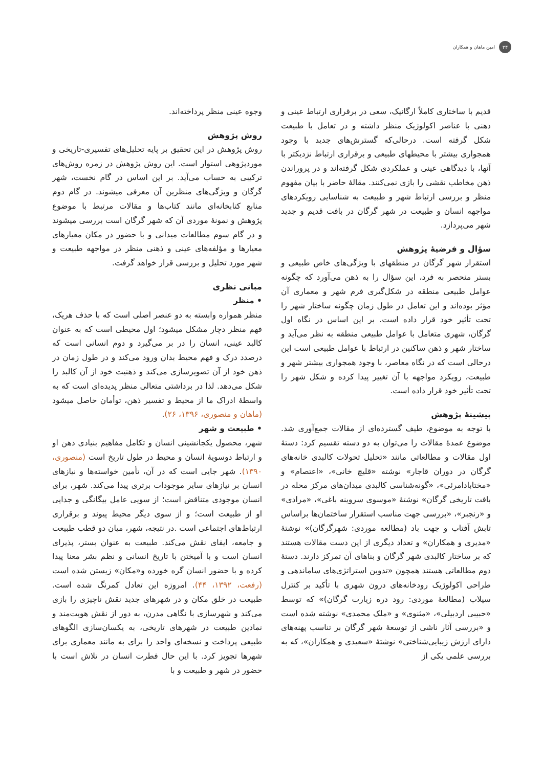۳۴ امین ماهان و همکاران
قدیم با ساختاری کاملاً ارگانیک، سعی در برقراری ارتباط عینی و ذهنی با عناصر اکولوژیک منظر داشته و در تعامل با طبیعت شکل گرفته است. درحالی‌که گسترش‌های جدید با وجود همجواری بیشتر با محیطهای طبیعی و برقراری ارتباط نزدیکتر با آنها، با دیدگاهی عینی و عملکردی شکل گرفته‌اند و در پروراندن ذهن مخاطب نقشی را بازی نمی‌کنند. مقالۀ حاضر با بیان مفهوم منظر و بررسی ارتباط شهر و طبیعت به شناسایی رویکردهای مواجهه انسان و طبیعت در شهر گرگان در بافت قدیم و جدید شهر می‌پردازد.
سؤال و فرضیۀ پژوهش
استقرار شهر گرگان در منطقهای با ویژگی‌های خاص طبیعی و بستر منحصر به فرد، این سؤال را به ذهن می‌آورد که چگونه عوامل طبیعی منطقه در شکل‌گیری فرم شهر و معماری آن مؤثر بوده‌اند و این تعامل در طول زمان چگونه ساختار شهر را تحت تأثیر خود قرار داده است. بر این اساس در نگاه اول گرگان، شهری متعامل با عوامل طبیعی منطقه به نظر می‌آید و ساختار شهر و ذهن ساکنین در ارتباط با عوامل طبیعی است این درحالی است که در نگاه معاصر، با وجود همجواری بیشتر شهر و طبیعت، رویکرد مواجهه با آن تغییر پیدا کرده و شکل شهر را تحت تأثیر خود قرار داده است.
پیشینۀ پژوهش
با توجه به موضوع، طیف گسترده‌ای از مقالات جمع‌آوری شد. موضوع عمدۀ مقالات را می‌توان به دو دسته تقسیم کرد: دستۀ اول مقالات و مطالعاتی مانند «تحلیل تحولات کالبدی خانه‌های گرگان در دوران قاجار» نوشته «قلیچ خانی»، «اعتصام» و «مختابادامرئی»، «گونه‌شناسی کالبدی میدان‌های مرکز محله در بافت تاریخی گرگان» نوشتۀ «موسوی سروینه باغی»، «مرادی» و «رنجبر»، «بررسی جهت مناسب استقرار ساختمان‌ها براساس تابش آفتاب و جهت باد (مطالعه موردی: شهرگرگان)» نوشتۀ «مدیری و همکاران» و تعداد دیگری از این دست مقالات هستند که بر ساختار کالبدی شهر گرگان و بناهای آن تمرکز دارند. دستۀ دوم مطالعاتی هستند همچون «تدوین استراتژی‌های ساماندهی و طراحی اکولوژیک رودخانه‌های درون شهری با تأکید بر کنترل سیلاب (مطالعۀ موردی: رود دره زیارت گرگان)» که توسط «حبیبی اردبیلی»، «مثنوی» و «ملک محمدی» نوشته شده است و «بررسی آثار ناشی از توسعۀ شهر گرگان بر تناسب پهنه‌های دارای ارزش زیبایی‌شناختی» نوشتۀ «سعیدی و همکاران»، که به بررسی علمی یکی از
وجوه عینی منظر پرداخته‌اند.
روش پژوهش
روش پژوهش در این تحقیق بر پایه تحلیل‌های تفسیری-تاریخی و موردپژوهی استوار است. این روش پژوهش در زمره روش‌های ترکیبی به حساب می‌آید. بر این اساس در گام نخست، شهر گرگان و ویژگی‌های منظرین آن معرفی میشوند. در گام دوم منابع کتابخانه‌ای مانند کتاب‌ها و مقالات مرتبط با موضوع پژوهش و نمونۀ موردی آن که شهر گرگان است بررسی میشوند و در گام سوم مطالعات میدانی و با حضور در مکان معیارهای معیارها و مؤلفه‌های عینی و ذهنی منظر در مواجهه طبیعت و شهر مورد تحلیل و بررسی قرار خواهد گرفت.
مبانی نظری
• منظر
منظر همواره وابسته به دو عنصر اصلی است که با حذف هریک، فهم منظر دچار مشکل میشود؛ اول محیطی است که به عنوان کالبد عینی، انسان را در بر می‌گیرد و دوم انسانی است که درصدد درک و فهم محیط بدان ورود می‌کند و در طول زمان در ذهن خود از آن تصویرسازی می‌کند و ذهنیت خود از آن کالبد را شکل می‌دهد. لذا در برداشتی متعالی منظر پدیده‌ای است که به واسطۀ ادراک ما از محیط و تفسیر ذهن، توأمان حاصل میشود (ماهان و منصوری، ۱۳۹۶، ۲۶).
• طبیعت و شهر
شهر، محصول یکجانشینی انسان و تکامل مفاهیم بنیادی ذهن او و ارتباط دوسویۀ انسان و محیط در طول تاریخ است (منصوری، ۱۳۹۰). شهر جایی است که در آن، تأمین خواسته‌ها و نیازهای انسان بر نیازهای سایر موجودات برتری پیدا می‌کند. شهر، برای انسان موجودی متناقض است؛ از سویی عامل بیگانگی و جدایی او از طبیعت است؛ و از سوی دیگر محیط پیوند و برقراری ارتباط‌های اجتماعی است .در نتیجه، شهر، میان دو قطب طبیعت و جامعه، ایفای نقش می‌کند. طبیعت به عنوان بستر، پذیرای انسان است و با آمیختن با تاریخ انسانی و نظم بشر معنا پیدا کرده و با حضور انسان گره خورده و«مکان» زیستن شده است (رفعت، ۱۳۹۲، ۴۴). امروزه این تعادل کمرنگ شده است. طبیعت در خلق مکان و در شهرهای جدید نقش ناچیزی را بازی می‌کند و شهرسازی با نگاهی مدرن، به دور از نقش هویت‌مند و نمادین طبیعت در شهرهای تاریخی، به یکسان‌سازی الگوهای طبیعی پرداخت و نسخه‌ای واحد را برای به مانند معماری برای شهرها تجویز کرد. با این حال فطرت انسان در تلاش است با حضور در شهر و طبیعت و با